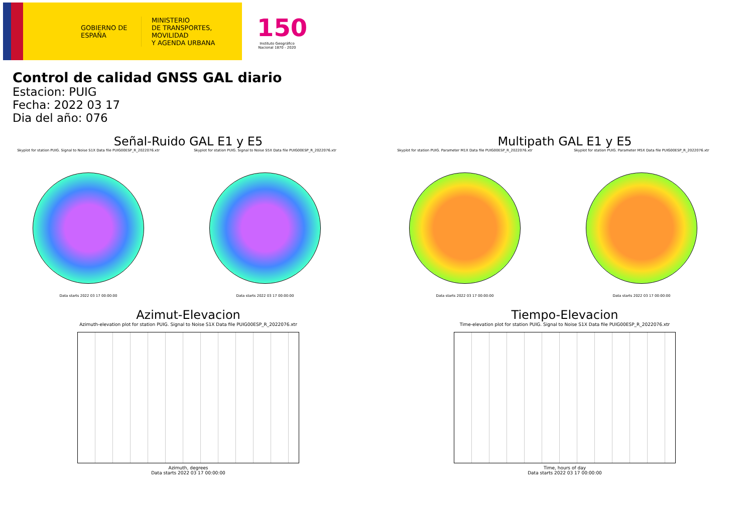GOBIERNO DE ESPAÑA
MINISTERIO
DE TRANSPORTES, MOVILIDAD
Y AGENDA URBANA
150
Instituto Geográfico Nacional 1870 - 2020
Control de calidad GNSS GAL diario
Estacion: PUIG
Fecha: 2022 03 17
Dia del año: 076
Señal-Ruido GAL E1 y E5
Skyplot for station PUIG. Signal to Noise S1X Data file PUIG00ESP_R_2022076.xtr
Data starts 2022 03 17 00:00:00
Skyplot for station PUIG. Signal to Noise S5X Data file PUIG00ESP_R_2022076.xtr
Data starts 2022 03 17 00:00:00
Multipath GAL E1 y E5
Skyplot for station PUIG. Parameter M1X Data file PUIG00ESP_R_2022076.xtr
Data starts 2022 03 17 00:00:00
Skyplot for station PUIG. Parameter M5X Data file PUIG00ESP_R_2022076.xtr
Data starts 2022 03 17 00:00:00
Azimut-Elevacion
Azimuth-elevation plot for station PUIG. Signal to Noise S1X Data file PUIG00ESP_R_2022076.xtr
Azimuth, degrees
Data starts 2022 03 17 00:00:00
Tiempo-Elevacion
Time-elevation plot for station PUIG. Signal to Noise S1X Data file PUIG00ESP_R_2022076.xtr
Time, hours of day
Data starts 2022 03 17 00:00:00